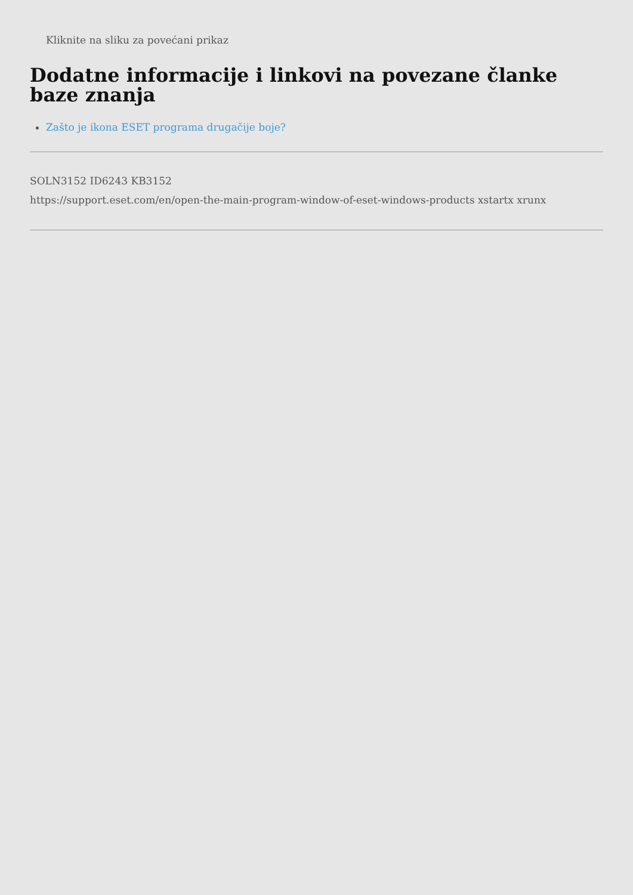Kliknite na sliku za povećani prikaz
Dodatne informacije i linkovi na povezane članke baze znanja
Zašto je ikona ESET programa drugačije boje?
SOLN3152 ID6243 KB3152
https://support.eset.com/en/open-the-main-program-window-of-eset-windows-products xstartx xrunx